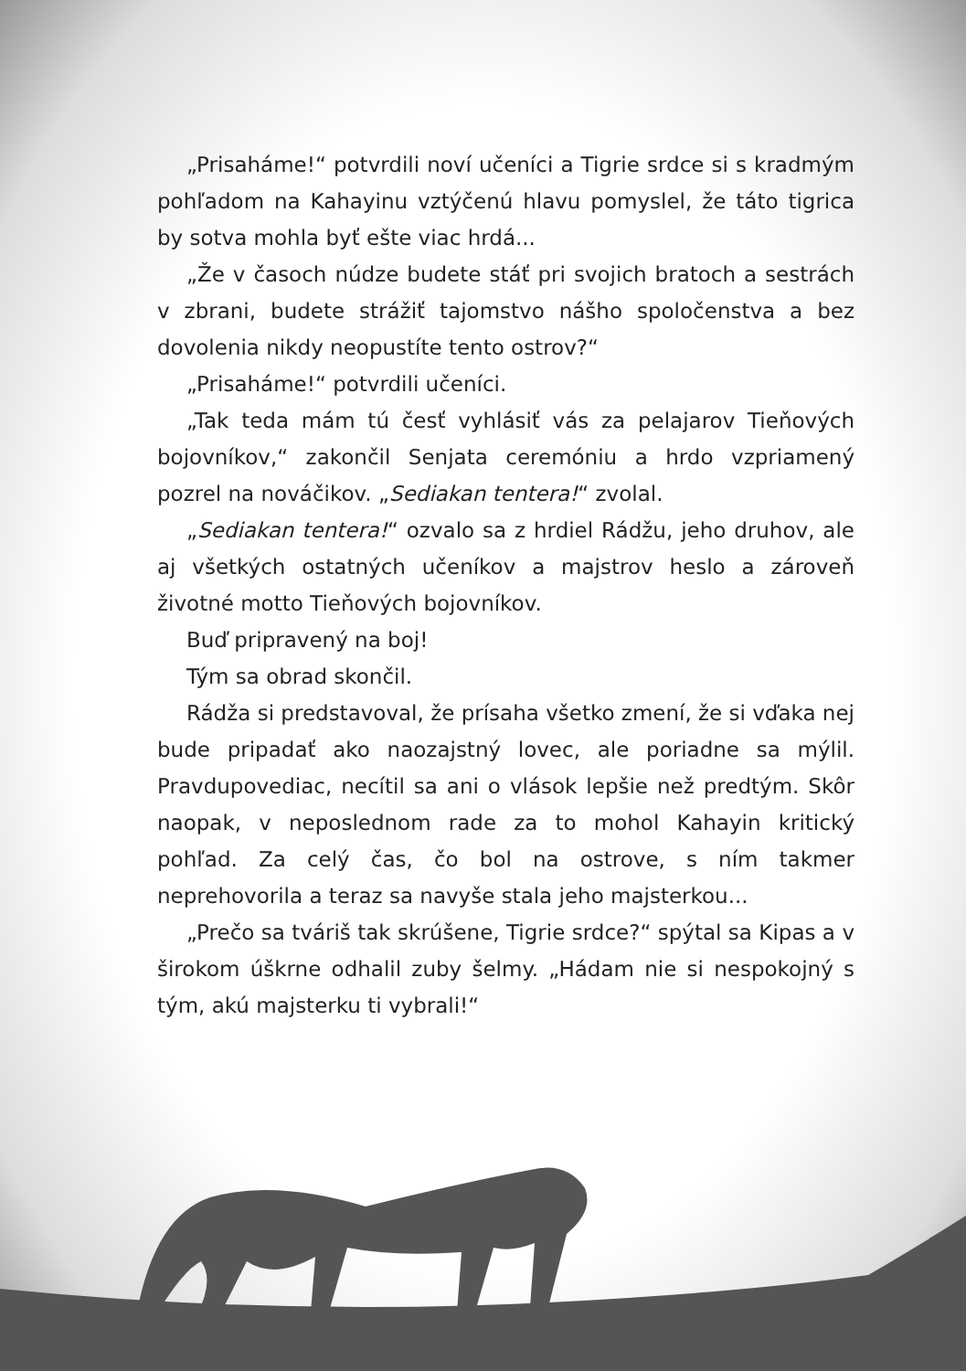„Prisaháme!“ potvrdili noví učeníci a Tigrie srdce si s kradmým pohľadom na Kahayinu vztýčenú hlavu pomyslel, že táto tigrica by sotva mohla byť ešte viac hrdá...
„Že v časoch núdze budete stáť pri svojich bratoch a sestrách v zbrani, budete strážiť tajomstvo nášho spoločenstva a bez dovolenia nikdy neopustíte tento ostrov?“
„Prisaháme!“ potvrdili učeníci.
„Tak teda mám tú česť vyhlásiť vás za pelajarov Tieňových bojovníkov,“ zakončil Senjata ceremóniu a hrdo vzpriamený pozrel na nováčikov. „Sediakan tentera!“ zvolal.
„Sediakan tentera!“ ozvalo sa z hrdiel Rádžu, jeho druhov, ale aj všetkých ostatných učeníkov a majstrov heslo a zároveň životné motto Tieňových bojovníkov.
Buď pripravený na boj!
Tým sa obrad skončil.
Rádža si predstavoval, že prísaha všetko zmení, že si vďaka nej bude pripadať ako naozajstný lovec, ale poriadne sa mýlil. Pravdupovediac, necítil sa ani o vlások lepšie než predtým. Skôr naopak, v neposlednom rade za to mohol Kahayin kritický pohľad. Za celý čas, čo bol na ostrove, s ním takmer neprehovorila a teraz sa navyše stala jeho majsterkou...
„Prečo sa tváriš tak skrúšene, Tigrie srdce?“ spýtal sa Kipas a v širokom úškrne odhalil zuby šelmy. „Hádam nie si nespokojný s tým, akú majsterku ti vybrali!“